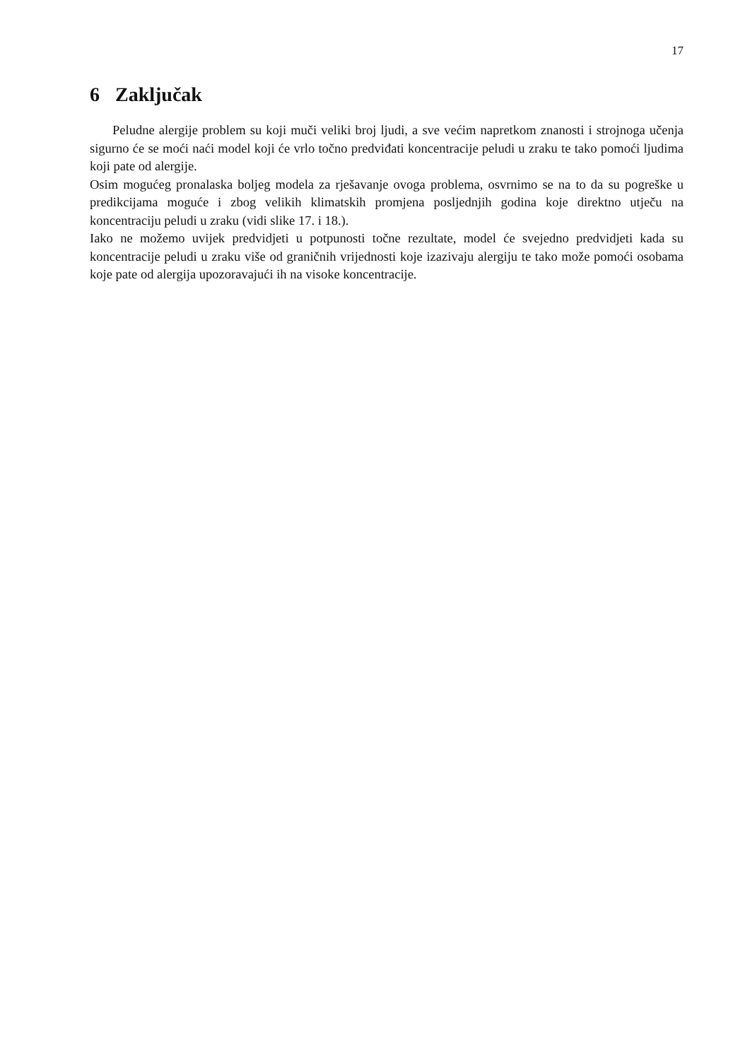17
6 Zaključak
Peludne alergije problem su koji muči veliki broj ljudi, a sve većim napretkom znanosti i strojnoga učenja sigurno će se moći naći model koji će vrlo točno predviđati koncentracije peludi u zraku te tako pomoći ljudima koji pate od alergije.
Osim mogućeg pronalaska boljeg modela za rješavanje ovoga problema, osvrnimo se na to da su pogreške u predikcijama moguće i zbog velikih klimatskih promjena posljednjih godina koje direktno utječu na koncentraciju peludi u zraku (vidi slike 17. i 18.).
Iako ne možemo uvijek predvidjeti u potpunosti točne rezultate, model će svejedno predvidjeti kada su koncentracije peludi u zraku više od graničnih vrijednosti koje izazivaju alergiju te tako može pomoći osobama koje pate od alergija upozoravajući ih na visoke koncentracije.